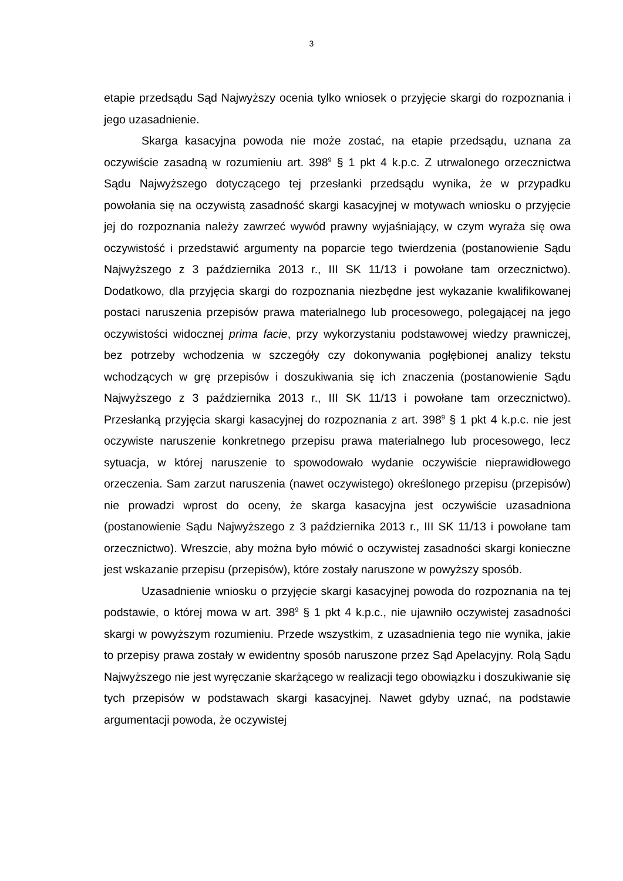3
etapie przedsądu Sąd Najwyższy ocenia tylko wniosek o przyjęcie skargi do rozpoznania i jego uzasadnienie.
Skarga kasacyjna powoda nie może zostać, na etapie przedsądu, uznana za oczywiście zasadną w rozumieniu art. 398<sup>9</sup> § 1 pkt 4 k.p.c. Z utrwalonego orzecznictwa Sądu Najwyższego dotyczącego tej przesłanki przedsądu wynika, że w przypadku powołania się na oczywistą zasadność skargi kasacyjnej w motywach wniosku o przyjęcie jej do rozpoznania należy zawrzeć wywód prawny wyjaśniający, w czym wyraża się owa oczywistość i przedstawić argumenty na poparcie tego twierdzenia (postanowienie Sądu Najwyższego z 3 października 2013 r., III SK 11/13 i powołane tam orzecznictwo). Dodatkowo, dla przyjęcia skargi do rozpoznania niezbędne jest wykazanie kwalifikowanej postaci naruszenia przepisów prawa materialnego lub procesowego, polegającej na jego oczywistości widocznej prima facie, przy wykorzystaniu podstawowej wiedzy prawniczej, bez potrzeby wchodzenia w szczegóły czy dokonywania pogłębionej analizy tekstu wchodzących w grę przepisów i doszukiwania się ich znaczenia (postanowienie Sądu Najwyższego z 3 października 2013 r., III SK 11/13 i powołane tam orzecznictwo). Przesłanką przyjęcia skargi kasacyjnej do rozpoznania z art. 398<sup>9</sup> § 1 pkt 4 k.p.c. nie jest oczywiste naruszenie konkretnego przepisu prawa materialnego lub procesowego, lecz sytuacja, w której naruszenie to spowodowało wydanie oczywiście nieprawidłowego orzeczenia. Sam zarzut naruszenia (nawet oczywistego) określonego przepisu (przepisów) nie prowadzi wprost do oceny, że skarga kasacyjna jest oczywiście uzasadniona (postanowienie Sądu Najwyższego z 3 października 2013 r., III SK 11/13 i powołane tam orzecznictwo). Wreszcie, aby można było mówić o oczywistej zasadności skargi konieczne jest wskazanie przepisu (przepisów), które zostały naruszone w powyższy sposób.
Uzasadnienie wniosku o przyjęcie skargi kasacyjnej powoda do rozpoznania na tej podstawie, o której mowa w art. 398<sup>9</sup> § 1 pkt 4 k.p.c., nie ujawniło oczywistej zasadności skargi w powyższym rozumieniu. Przede wszystkim, z uzasadnienia tego nie wynika, jakie to przepisy prawa zostały w ewidentny sposób naruszone przez Sąd Apelacyjny. Rolą Sądu Najwyższego nie jest wyręczanie skarżącego w realizacji tego obowiązku i doszukiwanie się tych przepisów w podstawach skargi kasacyjnej. Nawet gdyby uznać, na podstawie argumentacji powoda, że oczywistej